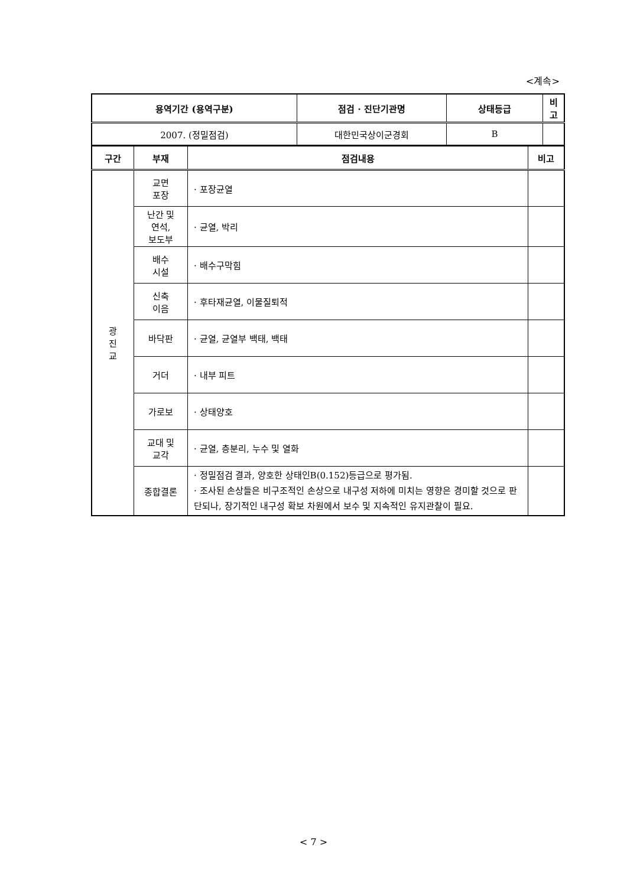<계속>
| 용역기간 (용역구분) | 점검 · 진단기관명 | 상태등급 | 비고 |
| --- | --- | --- | --- |
| 2007. (정밀점검) | 대한민국상이군경회 | B | |
| 구간 | 부재 | 점검내용 | 비고 |
| --- | --- | --- | --- |
| 광 진 교 | 교면 포장 | · 포장균열 | |
| | 난간 및 연석, 보도부 | · 균열, 박리 | |
| | 배수 시설 | · 배수구막힘 | |
| | 신축 이음 | · 후타재균열, 이물질퇴적 | |
| | 바닥판 | · 균열, 균열부 백태, 백태 | |
| | 거더 | · 내부 피트 | |
| | 가로보 | · 상태양호 | |
| | 교대 및 교각 | · 균열, 층분리, 누수 및 열화 | |
| | 종합결론 | · 정밀점검 결과, 양호한 상태인B(0.152)등급으로 평가됨. · 조사된 손상들은 비구조적인 손상으로 내구성 저하에 미치는 영향은 경미할 것으로 판단되나, 장기적인 내구성 확보 차원에서 보수 및 지속적인 유지관찰이 필요. | |
< 7 >